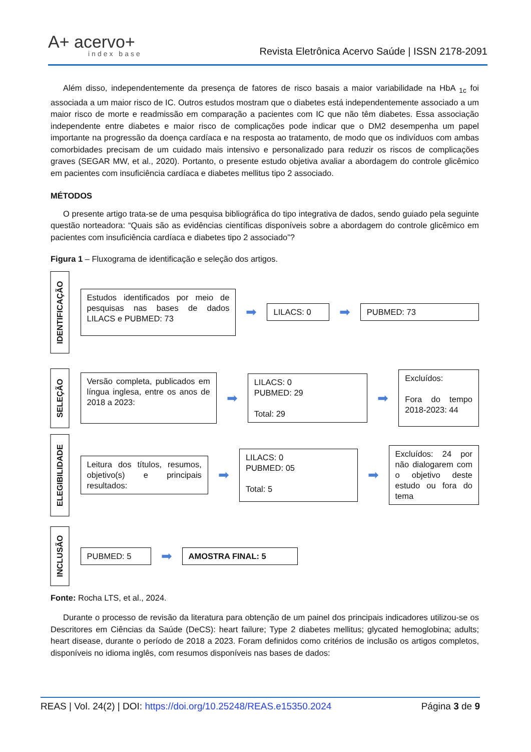A+ acervo+
index base
Revista Eletrônica Acervo Saúde | ISSN 2178-2091
Além disso, independentemente da presença de fatores de risco basais a maior variabilidade na HbA <sub>1c</sub> foi associada a um maior risco de IC. Outros estudos mostram que o diabetes está independentemente associado a um maior risco de morte e readmissão em comparação a pacientes com IC que não têm diabetes. Essa associação independente entre diabetes e maior risco de complicações pode indicar que o DM2 desempenha um papel importante na progressão da doença cardíaca e na resposta ao tratamento, de modo que os indivíduos com ambas comorbidades precisam de um cuidado mais intensivo e personalizado para reduzir os riscos de complicações graves (SEGAR MW, et al., 2020). Portanto, o presente estudo objetiva avaliar a abordagem do controle glicêmico em pacientes com insuficiência cardíaca e diabetes mellitus tipo 2 associado.
MÉTODOS
O presente artigo trata-se de uma pesquisa bibliográfica do tipo integrativa de dados, sendo guiado pela seguinte questão norteadora: “Quais são as evidências científicas disponíveis sobre a abordagem do controle glicêmico em pacientes com insuficiência cardíaca e diabetes tipo 2 associado”?
Figura 1 – Fluxograma de identificação e seleção dos artigos.
IDENTIFICAÇÃO
Estudos identificados por meio de pesquisas nas bases de dados LILACS e PUBMED: 73
➡
LILACS: 0
➡
PUBMED: 73
SELEÇÃO
Versão completa, publicados em língua inglesa, entre os anos de 2018 a 2023:
➡
LILACS: 0
PUBMED: 29
Total: 29
➡
Excluídos:
Fora do tempo 2018-2023: 44
ELEGIBILIDADE
Leitura dos títulos, resumos, objetivo(s) e principais resultados:
➡
LILACS: 0
PUBMED: 05
Total: 5
➡
Excluídos: 24 por não dialogarem com o objetivo deste estudo ou fora do tema
INCLUSÃO
PUBMED: 5
➡
AMOSTRA FINAL: 5
Fonte: Rocha LTS, et al., 2024.
Durante o processo de revisão da literatura para obtenção de um painel dos principais indicadores utilizou-se os Descritores em Ciências da Saúde (DeCS): heart failure; Type 2 diabetes mellitus; glycated hemoglobina; adults; heart disease, durante o período de 2018 a 2023. Foram definidos como critérios de inclusão os artigos completos, disponíveis no idioma inglês, com resumos disponíveis nas bases de dados:
REAS | Vol. 24(2) | DOI: https://doi.org/10.25248/REAS.e15350.2024 Página 3 de 9